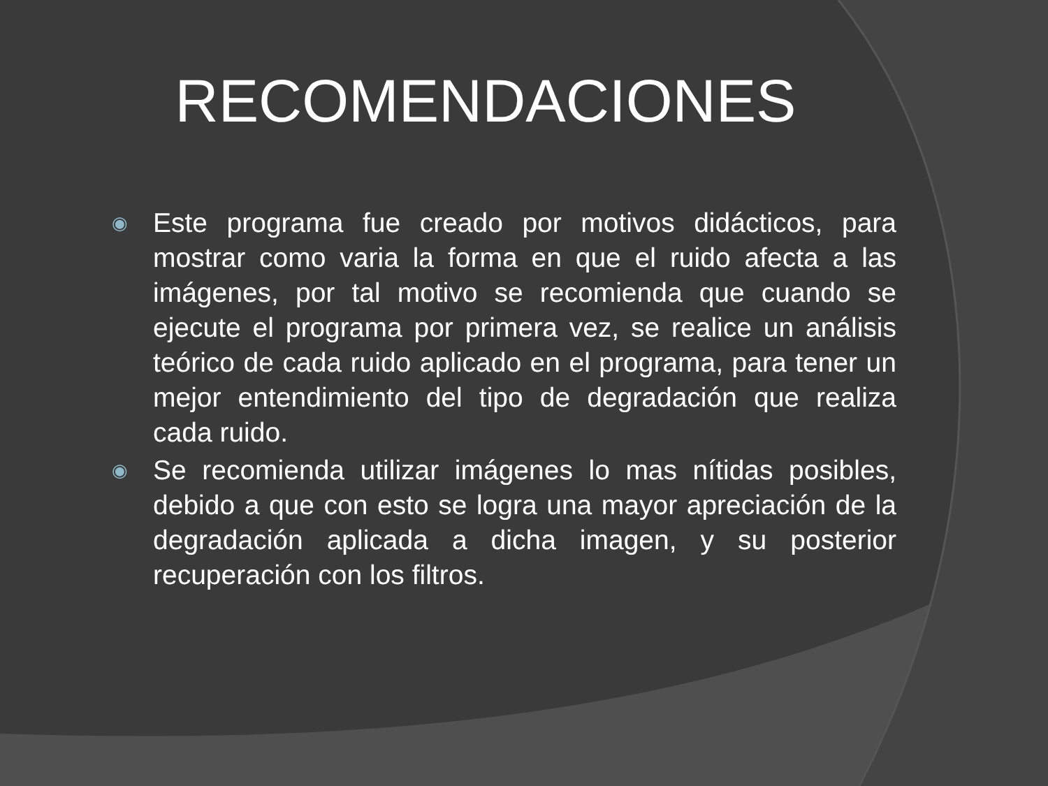RECOMENDACIONES
◉ Este programa fue creado por motivos didácticos, para mostrar como varia la forma en que el ruido afecta a las imágenes, por tal motivo se recomienda que cuando se ejecute el programa por primera vez, se realice un análisis teórico de cada ruido aplicado en el programa, para tener un mejor entendimiento del tipo de degradación que realiza cada ruido.
◉ Se recomienda utilizar imágenes lo mas nítidas posibles, debido a que con esto se logra una mayor apreciación de la degradación aplicada a dicha imagen, y su posterior recuperación con los filtros.